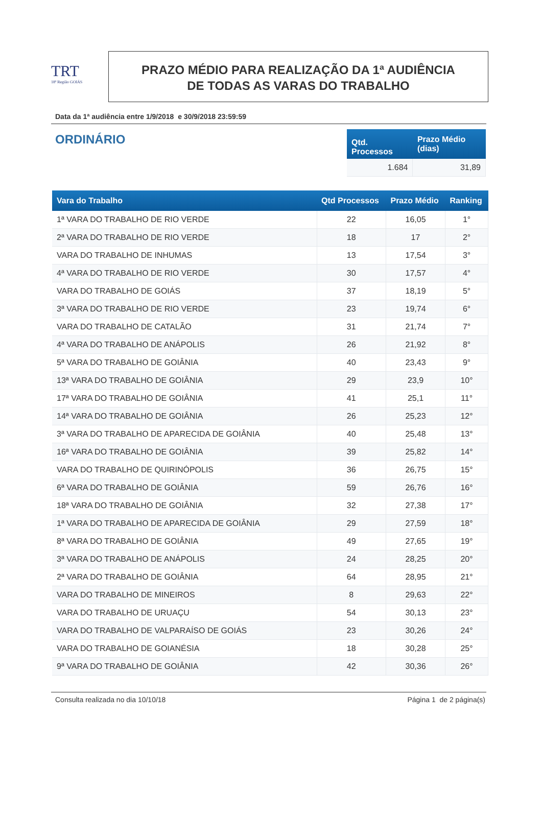TRT
18ª Região GOIÁS
PRAZO MÉDIO PARA REALIZAÇÃO DA 1ª AUDIÊNCIA
DE TODAS AS VARAS DO TRABALHO
Data da 1ª audiência entre 1/9/2018 e 30/9/2018 23:59:59
ORDINÁRIO
| Qtd. Processos | Prazo Médio (dias) |
| --- | --- |
| 1.684 | 31,89 |
| Vara do Trabalho | Qtd Processos | Prazo Médio | Ranking |
| --- | --- | --- | --- |
| 1ª VARA DO TRABALHO DE RIO VERDE | 22 | 16,05 | 1° |
| 2ª VARA DO TRABALHO DE RIO VERDE | 18 | 17 | 2° |
| VARA DO TRABALHO DE INHUMAS | 13 | 17,54 | 3° |
| 4ª VARA DO TRABALHO DE RIO VERDE | 30 | 17,57 | 4° |
| VARA DO TRABALHO DE GOIÁS | 37 | 18,19 | 5° |
| 3ª VARA DO TRABALHO DE RIO VERDE | 23 | 19,74 | 6° |
| VARA DO TRABALHO DE CATALÃO | 31 | 21,74 | 7° |
| 4ª VARA DO TRABALHO DE ANÁPOLIS | 26 | 21,92 | 8° |
| 5ª VARA DO TRABALHO DE GOIÂNIA | 40 | 23,43 | 9° |
| 13ª VARA DO TRABALHO DE GOIÂNIA | 29 | 23,9 | 10° |
| 17ª VARA DO TRABALHO DE GOIÂNIA | 41 | 25,1 | 11° |
| 14ª VARA DO TRABALHO DE GOIÂNIA | 26 | 25,23 | 12° |
| 3ª VARA DO TRABALHO DE APARECIDA DE GOIÂNIA | 40 | 25,48 | 13° |
| 16ª VARA DO TRABALHO DE GOIÂNIA | 39 | 25,82 | 14° |
| VARA DO TRABALHO DE QUIRINÓPOLIS | 36 | 26,75 | 15° |
| 6ª VARA DO TRABALHO DE GOIÂNIA | 59 | 26,76 | 16° |
| 18ª VARA DO TRABALHO DE GOIÂNIA | 32 | 27,38 | 17° |
| 1ª VARA DO TRABALHO DE APARECIDA DE GOIÂNIA | 29 | 27,59 | 18° |
| 8ª VARA DO TRABALHO DE GOIÂNIA | 49 | 27,65 | 19° |
| 3ª VARA DO TRABALHO DE ANÁPOLIS | 24 | 28,25 | 20° |
| 2ª VARA DO TRABALHO DE GOIÂNIA | 64 | 28,95 | 21° |
| VARA DO TRABALHO DE MINEIROS | 8 | 29,63 | 22° |
| VARA DO TRABALHO DE URUAÇU | 54 | 30,13 | 23° |
| VARA DO TRABALHO DE VALPARAÍSO DE GOIÁS | 23 | 30,26 | 24° |
| VARA DO TRABALHO DE GOIANÉSIA | 18 | 30,28 | 25° |
| 9ª VARA DO TRABALHO DE GOIÂNIA | 42 | 30,36 | 26° |
Consulta realizada no dia 10/10/18 Página 1 de 2 página(s)